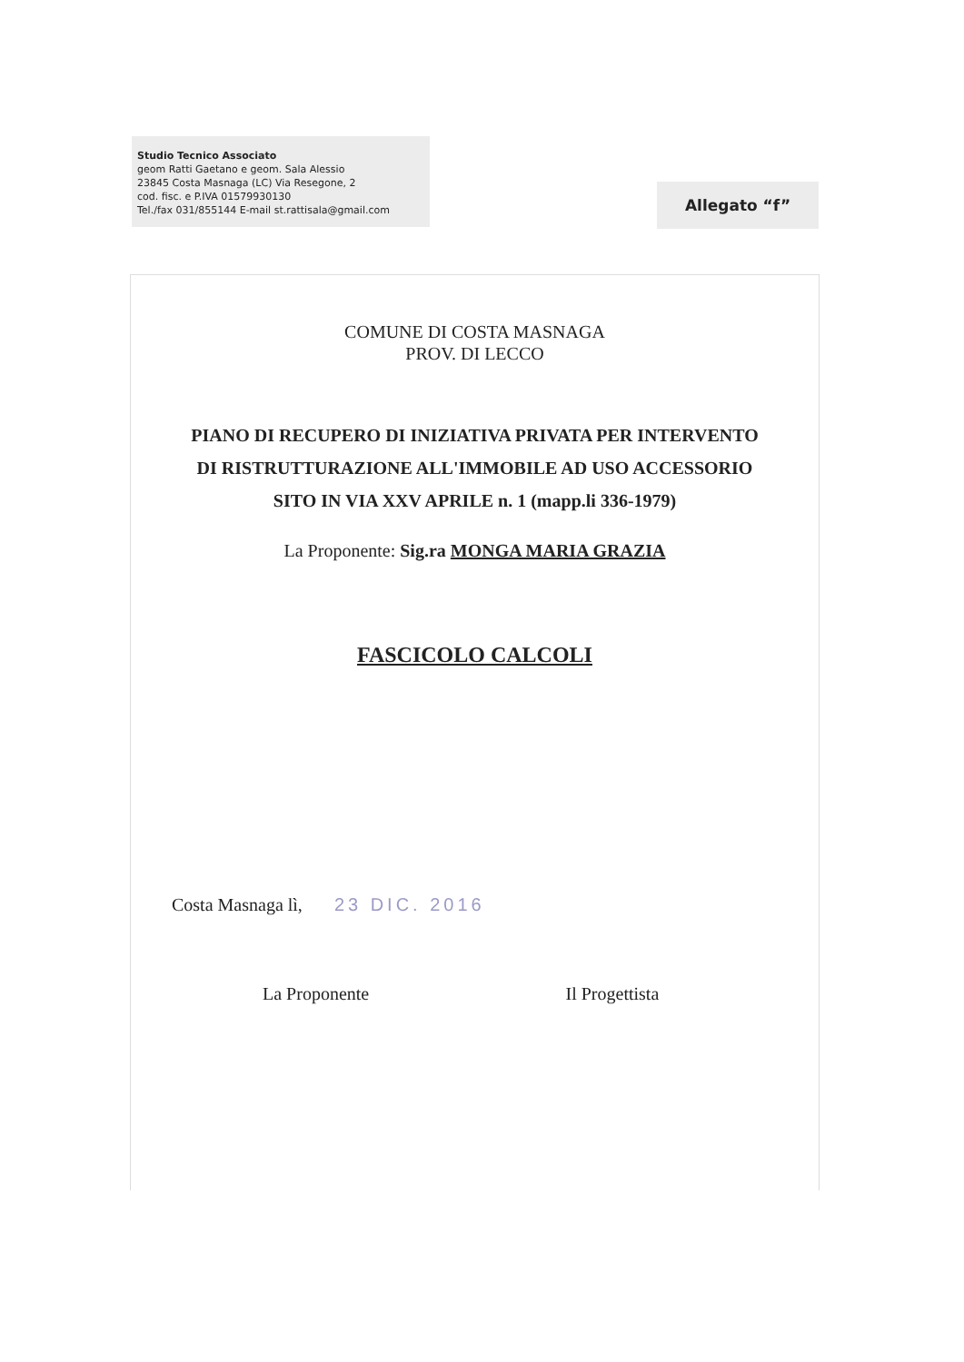Studio Tecnico Associato
geom Ratti Gaetano e geom. Sala Alessio
23845 Costa Masnaga (LC) Via Resegone, 2
cod. fisc. e P.IVA 01579930130
Tel./fax 031/855144 E-mail st.rattisala@gmail.com
Allegato “f”
COMUNE DI COSTA MASNAGA
PROV. DI LECCO
PIANO DI RECUPERO DI INIZIATIVA PRIVATA PER INTERVENTO
DI RISTRUTTURAZIONE ALL'IMMOBILE AD USO ACCESSORIO
SITO IN VIA XXV APRILE n. 1 (mapp.li 336-1979)
La Proponente: Sig.ra MONGA MARIA GRAZIA
FASCICOLO CALCOLI
Costa Masnaga lì, 23 DIC. 2016
La Proponente Il Progettista